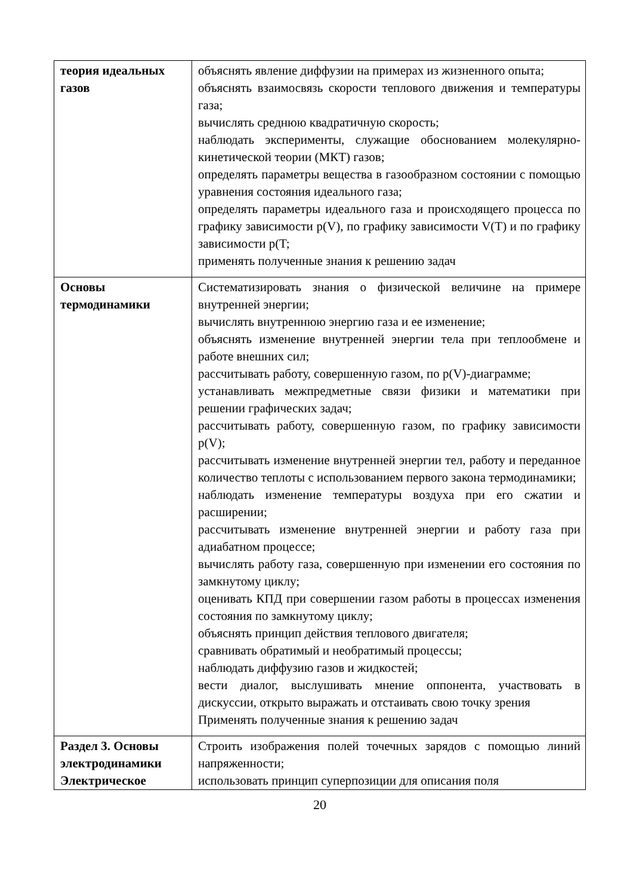| теория идеальных газов | объяснять явление диффузии на примерах из жизненного опыта; объяснять взаимосвязь скорости теплового движения и температуры газа; вычислять среднюю квадратичную скорость; наблюдать эксперименты, служащие обоснованием молекулярно-кинетической теории (МКТ) газов; определять параметры вещества в газообразном состоянии с помощью уравнения состояния идеального газа; определять параметры идеального газа и происходящего процесса по графику зависимости p(V), по графику зависимости V(T) и по графику зависимости p(T; применять полученные знания к решению задач |
| Основы термодинамики | Систематизировать знания о физической величине на примере внутренней энергии; вычислять внутреннюю энергию газа и ее изменение; объяснять изменение внутренней энергии тела при теплообмене и работе внешних сил; рассчитывать работу, совершенную газом, по p(V)-диаграмме; устанавливать межпредметные связи физики и математики при решении графических задач; рассчитывать работу, совершенную газом, по графику зависимости p(V); рассчитывать изменение внутренней энергии тел, работу и переданное количество теплоты с использованием первого закона термодинамики; наблюдать изменение температуры воздуха при его сжатии и расширении; рассчитывать изменение внутренней энергии и работу газа при адиабатном процессе; вычислять работу газа, совершенную при изменении его состояния по замкнутому циклу; оценивать КПД при совершении газом работы в процессах изменения состояния по замкнутому циклу; объяснять принцип действия теплового двигателя; сравнивать обратимый и необратимый процессы; наблюдать диффузию газов и жидкостей; вести диалог, выслушивать мнение оппонента, участвовать в дискуссии, открыто выражать и отстаивать свою точку зрения Применять полученные знания к решению задач |
| Раздел 3. Основы электродинамики Электрическое | Строить изображения полей точечных зарядов с помощью линий напряженности; использовать принцип суперпозиции для описания поля |
20